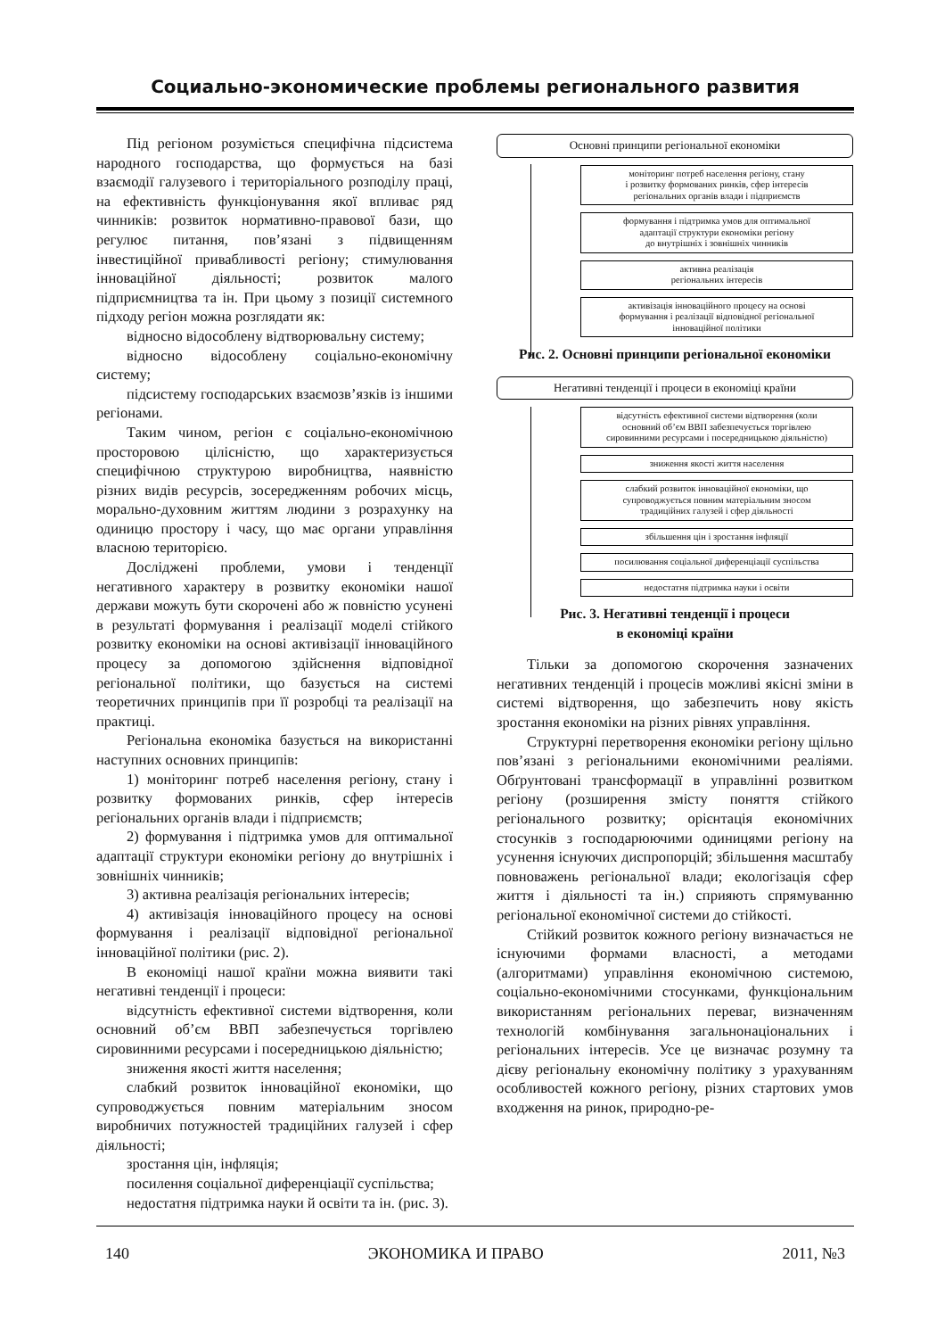Социально-экономические проблемы регионального развития
Під регіоном розуміється специфічна підсистема народного господарства, що формується на базі взаємодії галузевого і територіального розподілу праці, на ефективність функціонування якої впливає ряд чинників: розвиток нормативно-правової бази, що регулює питання, пов’язані з підвищенням інвестиційної привабливості регіону; стимулювання інноваційної діяльності; розвиток малого підприємництва та ін. При цьому з позиції системного підходу регіон можна розглядати як:
відносно відособлену відтворювальну систему;
відносно відособлену соціально-економічну систему;
підсистему господарських взаємозв’язків із іншими регіонами.
Таким чином, регіон є соціально-економічною просторовою цілісністю, що характеризується специфічною структурою виробництва, наявністю різних видів ресурсів, зосередженням робочих місць, морально-духовним життям людини з розрахунку на одиницю простору і часу, що має органи управління власною територією.
Досліджені проблеми, умови і тенденції негативного характеру в розвитку економіки нашої держави можуть бути скорочені або ж повністю усунені в результаті формування і реалізації моделі стійкого розвитку економіки на основі активізації інноваційного процесу за допомогою здійснення відповідної регіональної політики, що базується на системі теоретичних принципів при її розробці та реалізації на практиці.
Регіональна економіка базується на використанні наступних основних принципів:
1) моніторинг потреб населення регіону, стану і розвитку формованих ринків, сфер інтересів регіональних органів влади і підприємств;
2) формування і підтримка умов для оптимальної адаптації структури економіки регіону до внутрішніх і зовнішніх чинників;
3) активна реалізація регіональних інтересів;
4) активізація інноваційного процесу на основі формування і реалізації відповідної регіональної інноваційної політики (рис. 2).
В економіці нашої країни можна виявити такі негативні тенденції і процеси:
відсутність ефективної системи відтворення, коли основний об’єм ВВП забезпечується торгівлею сировинними ресурсами і посередницькою діяльністю;
зниження якості життя населення;
слабкий розвиток інноваційної економіки, що супроводжується повним матеріальним зносом виробничих потужностей традиційних галузей і сфер діяльності;
зростання цін, інфляція;
посилення соціальної диференціації суспільства;
недостатня підтримка науки й освіти та ін. (рис. 3).
Основні принципи регіональної економіки
моніторинг потреб населення регіону, стану
і розвитку формованих ринків, сфер інтересів
регіональних органів влади і підприємств
формування і підтримка умов для оптимальної
адаптації структури економіки регіону
до внутрішніх і зовнішніх чинників
активна реалізація
регіональних інтересів
активізація інноваційного процесу на основі
формування і реалізації відповідної регіональної
інноваційної політики
Рис. 2. Основні принципи регіональної економіки
Негативні тенденції і процеси в економіці країни
відсутність ефективної системи відтворення (коли
основний об’єм ВВП забезпечується торгівлею
сировинними ресурсами і посередницькою діяльністю)
зниження якості життя населення
слабкий розвиток інноваційної економіки, що
супроводжується повним матеріальним зносом
традиційних галузей і сфер діяльності
збільшення цін і зростання інфляції
посилювання соціальної диференціації суспільства
недостатня підтримка науки і освіти
Рис. 3. Негативні тенденції і процеси
в економіці країни
Тільки за допомогою скорочення зазначених негативних тенденцій і процесів можливі якісні зміни в системі відтворення, що забезпечить нову якість зростання економіки на різних рівнях управління.
Структурні перетворення економіки регіону щільно пов’язані з регіональними економічними реаліями. Обґрунтовані трансформації в управлінні розвитком регіону (розширення змісту поняття стійкого регіонального розвитку; орієнтація економічних стосунків з господарюючими одиницями регіону на усунення існуючих диспропорцій; збільшення масштабу повноважень регіональної влади; екологізація сфер життя і діяльності та ін.) сприяють спрямуванню регіональної економічної системи до стійкості.
Стійкий розвиток кожного регіону визначається не існуючими формами власності, а методами (алгоритмами) управління економічною системою, соціально-економічними стосунками, функціональним використанням регіональних переваг, визначенням технологій комбінування загальнонаціональних і регіональних інтересів. Усе це визначає розумну та дієву регіональну економічну політику з урахуванням особливостей кожного регіону, різних стартових умов входження на ринок, природно-ре-
140 ЭКОНОМИКА И ПРАВО 2011, №3